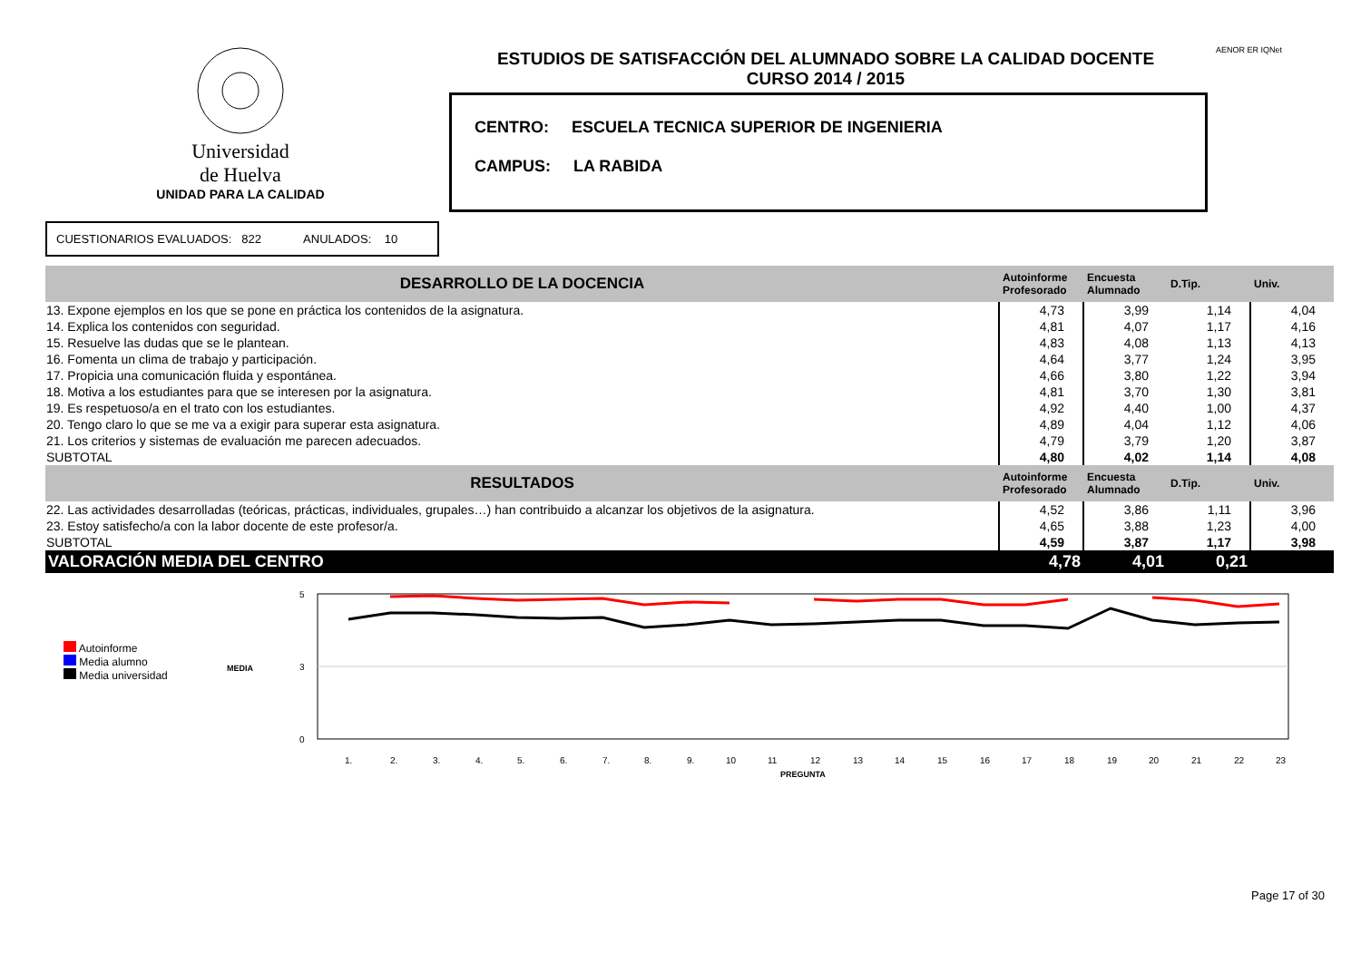Universidad
de Huelva
UNIDAD PARA LA CALIDAD
ESTUDIOS DE SATISFACCIÓN DEL ALUMNADO SOBRE LA CALIDAD DOCENTE
CURSO 2014 / 2015
CENTRO: ESCUELA TECNICA SUPERIOR DE INGENIERIA
CAMPUS: LA RABIDA
AENOR ER IQNet
CUESTIONARIOS EVALUADOS: 822 ANULADOS: 10
| DESARROLLO DE LA DOCENCIA | Autoinforme Profesorado | Encuesta Alumnado | D.Tip. | Univ. |
| 13. Expone ejemplos en los que se pone en práctica los contenidos de la asignatura. | 4,73 | 3,99 | 1,14 | 4,04 |
| 14. Explica los contenidos con seguridad. | 4,81 | 4,07 | 1,17 | 4,16 |
| 15. Resuelve las dudas que se le plantean. | 4,83 | 4,08 | 1,13 | 4,13 |
| 16. Fomenta un clima de trabajo y participación. | 4,64 | 3,77 | 1,24 | 3,95 |
| 17. Propicia una comunicación fluida y espontánea. | 4,66 | 3,80 | 1,22 | 3,94 |
| 18. Motiva a los estudiantes para que se interesen por la asignatura. | 4,81 | 3,70 | 1,30 | 3,81 |
| 19. Es respetuoso/a en el trato con los estudiantes. | 4,92 | 4,40 | 1,00 | 4,37 |
| 20. Tengo claro lo que se me va a exigir para superar esta asignatura. | 4,89 | 4,04 | 1,12 | 4,06 |
| 21. Los criterios y sistemas de evaluación me parecen adecuados. | 4,79 | 3,79 | 1,20 | 3,87 |
| SUBTOTAL | 4,80 | 4,02 | 1,14 | 4,08 |
| RESULTADOS | Autoinforme Profesorado | Encuesta Alumnado | D.Tip. | Univ. |
| 22. Las actividades desarrolladas (teóricas, prácticas, individuales, grupales…) han contribuido a alcanzar los objetivos de la asignatura. | 4,52 | 3,86 | 1,11 | 3,96 |
| 23. Estoy satisfecho/a con la labor docente de este profesor/a. | 4,65 | 3,88 | 1,23 | 4,00 |
| SUBTOTAL | 4,59 | 3,87 | 1,17 | 3,98 |
| VALORACIÓN MEDIA DEL CENTRO | 4,78 | 4,01 | 0,21 | |
Autoinforme
Media alumno
Media universidad
MEDIA
5
3
0
1.
2.
3.
4.
5.
6.
7.
8.
9.
10
11
12
13
14
15
16
17
18
19
20
21
22
23
PREGUNTA
Page 17 of 30